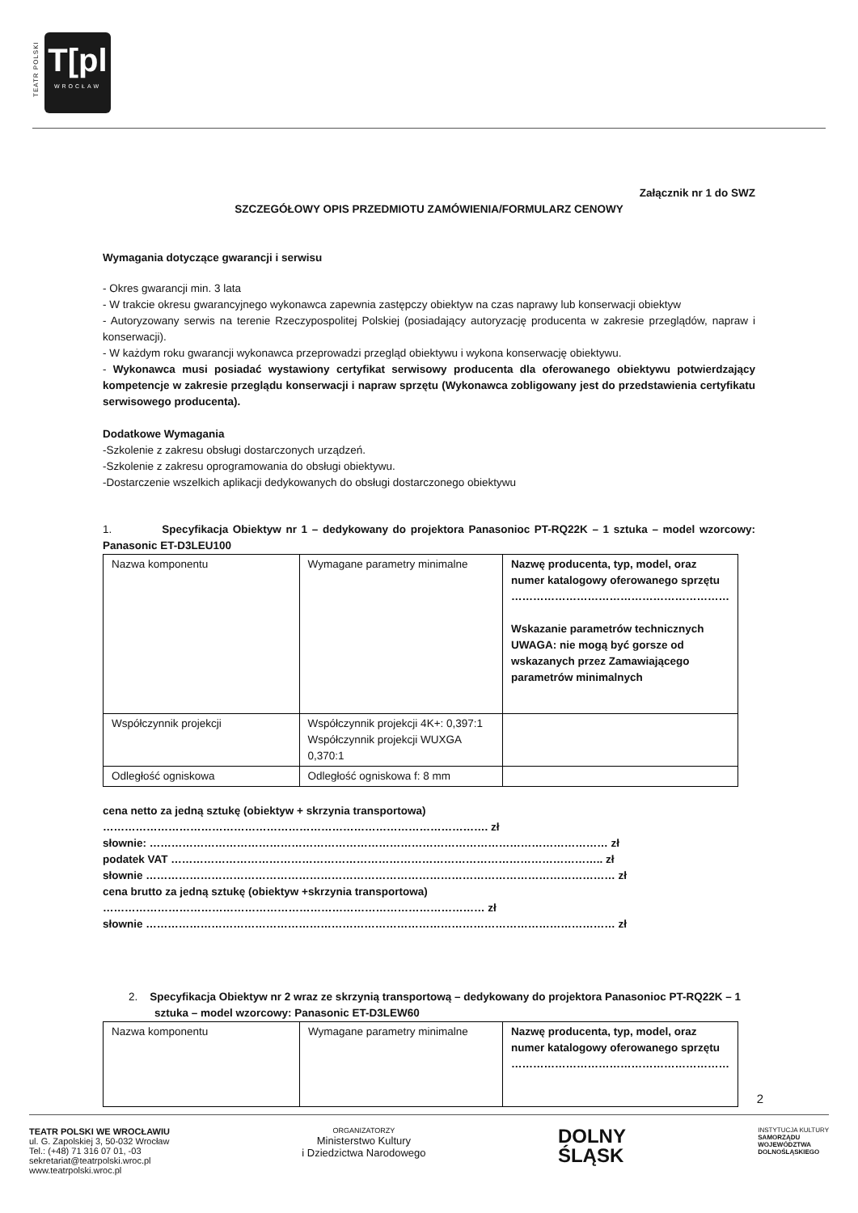TEATR POLSKI
T[pl
WROCŁAW
Załącznik nr 1 do SWZ
SZCZEGÓŁOWY OPIS PRZEDMIOTU ZAMÓWIENIA/FORMULARZ CENOWY
Wymagania dotyczące gwarancji i serwisu
- Okres gwarancji min. 3 lata
- W trakcie okresu gwarancyjnego wykonawca zapewnia zastępczy obiektyw na czas naprawy lub konserwacji obiektyw
- Autoryzowany serwis na terenie Rzeczypospolitej Polskiej (posiadający autoryzację producenta w zakresie przeglądów, napraw i konserwacji).
- W każdym roku gwarancji wykonawca przeprowadzi przegląd obiektywu i wykona konserwację obiektywu.
- Wykonawca musi posiadać wystawiony certyfikat serwisowy producenta dla oferowanego obiektywu potwierdzający kompetencje w zakresie przeglądu konserwacji i napraw sprzętu (Wykonawca zobligowany jest do przedstawienia certyfikatu serwisowego producenta).
Dodatkowe Wymagania
-Szkolenie z zakresu obsługi dostarczonych urządzeń.
-Szkolenie z zakresu oprogramowania do obsługi obiektywu.
-Dostarczenie wszelkich aplikacji dedykowanych do obsługi dostarczonego obiektywu
1. Specyfikacja Obiektyw nr 1 – dedykowany do projektora Panasonioc PT-RQ22K – 1 sztuka – model wzorcowy: Panasonic ET-D3LEU100
| Nazwa komponentu | Wymagane parametry minimalne | Nazwę producenta, typ, model, oraz numer katalogowy oferowanego sprzętu …………………………………………………… Wskazanie parametrów technicznych UWAGA: nie mogą być gorsze od wskazanych przez Zamawiającego parametrów minimalnych |
| Współczynnik projekcji | Współczynnik projekcji 4K+: 0,397:1 Współczynnik projekcji WUXGA 0,370:1 | |
| Odległość ogniskowa | Odległość ogniskowa f: 8 mm | |
cena netto za jedną sztukę (obiektyw + skrzynia transportowa)
……………………………………………………………………………………………. zł
słownie: ……………………………………………………………………………………………………………… zł
podatek VAT ……………………………………………………………………………………………………….. zł
słownie ………………………………………………………………………………………………………………… zł
cena brutto za jedną sztukę (obiektyw +skrzynia transportowa)
…………………………………………………………………………………………… zł
słownie ………………………………………………………………………………………………………………… zł
2. Specyfikacja Obiektyw nr 2 wraz ze skrzynią transportową – dedykowany do projektora Panasonioc PT-RQ22K – 1 sztuka – model wzorcowy: Panasonic ET-D3LEW60
| Nazwa komponentu | Wymagane parametry minimalne | Nazwę producenta, typ, model, oraz numer katalogowy oferowanego sprzętu …………………………………………………… |
2
TEATR POLSKI WE WROCŁAWIU
ul. G. Zapolskiej 3, 50-032 Wrocław
Tel.: (+48) 71 316 07 01, -03
sekretariat@teatrpolski.wroc.pl
www.teatrpolski.wroc.pl
ORGANIZATORZY
Ministerstwo Kultury
i Dziedzictwa Narodowego
DOLNY
ŚLĄSK
INSTYTUCJA KULTURY
SAMORZĄDU
WOJEWÓDZTWA
DOLNOŚLĄSKIEGO